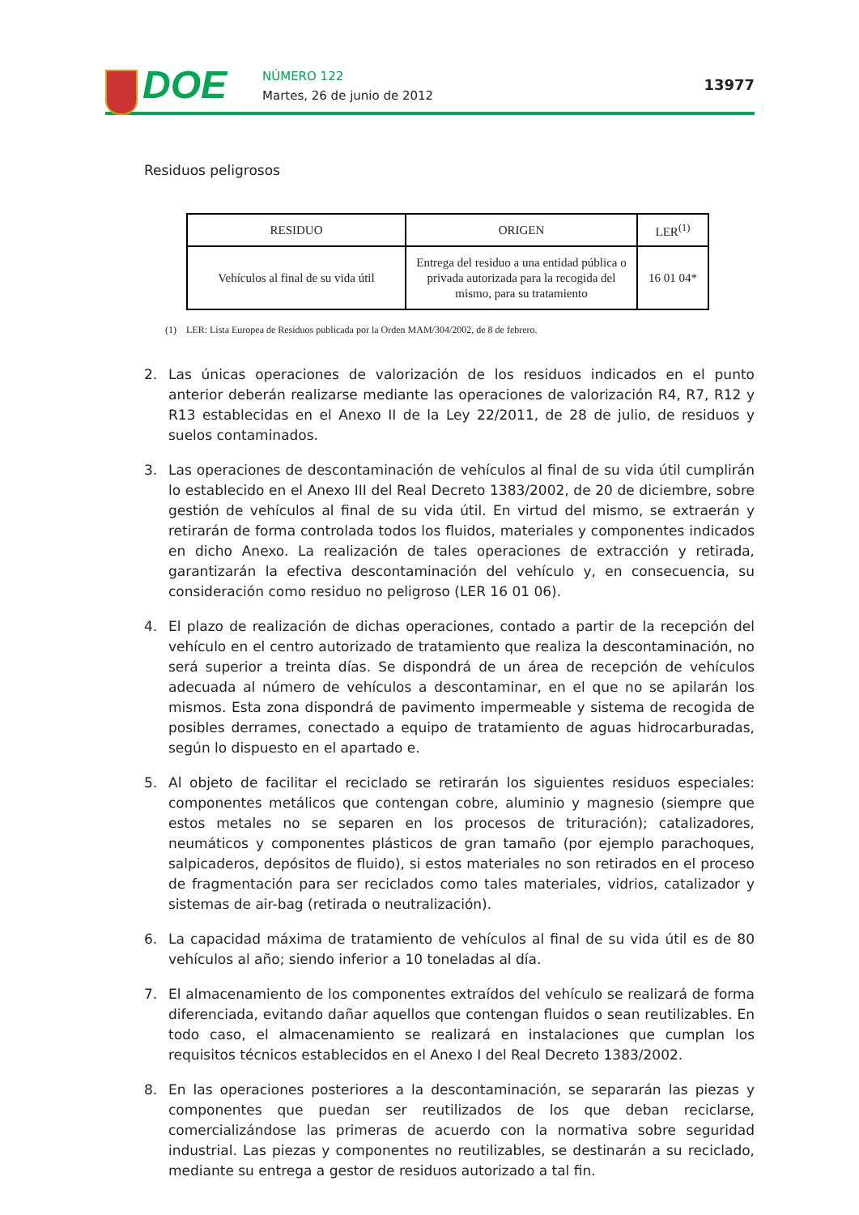DOE
NÚMERO 122
Martes, 26 de junio de 2012
13977
Residuos peligrosos
| RESIDUO | ORIGEN | LER<sup>(1)</sup> |
| --- | --- | --- |
| Vehículos al final de su vida útil | Entrega del residuo a una entidad pública o privada autorizada para la recogida del mismo, para su tratamiento | 16 01 04* |
(1) LER: Lista Europea de Residuos publicada por la Orden MAM/304/2002, de 8 de febrero.
2. Las únicas operaciones de valorización de los residuos indicados en el punto anterior deberán realizarse mediante las operaciones de valorización R4, R7, R12 y R13 establecidas en el Anexo II de la Ley 22/2011, de 28 de julio, de residuos y suelos contaminados.
3. Las operaciones de descontaminación de vehículos al final de su vida útil cumplirán lo establecido en el Anexo III del Real Decreto 1383/2002, de 20 de diciembre, sobre gestión de vehículos al final de su vida útil. En virtud del mismo, se extraerán y retirarán de forma controlada todos los fluidos, materiales y componentes indicados en dicho Anexo. La realización de tales operaciones de extracción y retirada, garantizarán la efectiva descontaminación del vehículo y, en consecuencia, su consideración como residuo no peligroso (LER 16 01 06).
4. El plazo de realización de dichas operaciones, contado a partir de la recepción del vehículo en el centro autorizado de tratamiento que realiza la descontaminación, no será superior a treinta días. Se dispondrá de un área de recepción de vehículos adecuada al número de vehículos a descontaminar, en el que no se apilarán los mismos. Esta zona dispondrá de pavimento impermeable y sistema de recogida de posibles derrames, conectado a equipo de tratamiento de aguas hidrocarburadas, según lo dispuesto en el apartado e.
5. Al objeto de facilitar el reciclado se retirarán los siguientes residuos especiales: componentes metálicos que contengan cobre, aluminio y magnesio (siempre que estos metales no se separen en los procesos de trituración); catalizadores, neumáticos y componentes plásticos de gran tamaño (por ejemplo parachoques, salpicaderos, depósitos de fluido), si estos materiales no son retirados en el proceso de fragmentación para ser reciclados como tales materiales, vidrios, catalizador y sistemas de air-bag (retirada o neutralización).
6. La capacidad máxima de tratamiento de vehículos al final de su vida útil es de 80 vehículos al año; siendo inferior a 10 toneladas al día.
7. El almacenamiento de los componentes extraídos del vehículo se realizará de forma diferenciada, evitando dañar aquellos que contengan fluidos o sean reutilizables. En todo caso, el almacenamiento se realizará en instalaciones que cumplan los requisitos técnicos establecidos en el Anexo I del Real Decreto 1383/2002.
8. En las operaciones posteriores a la descontaminación, se separarán las piezas y componentes que puedan ser reutilizados de los que deban reciclarse, comercializándose las primeras de acuerdo con la normativa sobre seguridad industrial. Las piezas y componentes no reutilizables, se destinarán a su reciclado, mediante su entrega a gestor de residuos autorizado a tal fin.